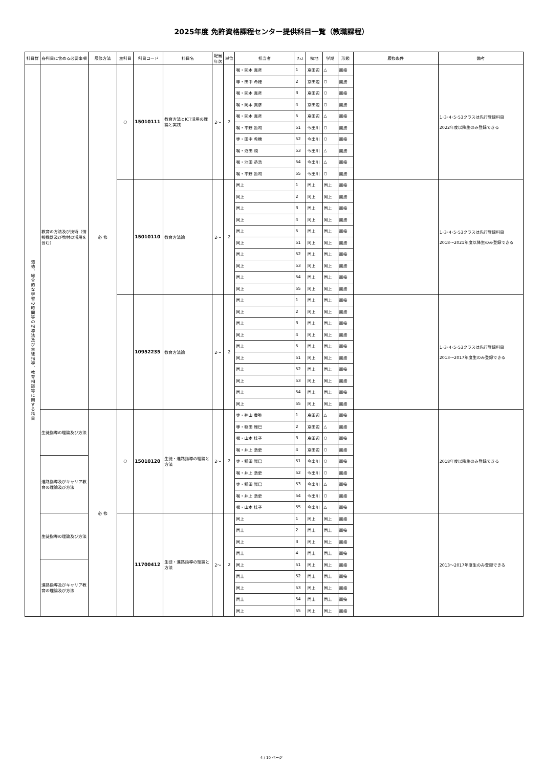2025年度 免許資格課程センター提供科目一覧（教職課程）
| 科目群 | 各科目に含める必要事項 | 履修方法 | 主科目 | 科目コード | 科目名 | 配当年次 | 単位 | 担当者 | ｸﾗｽ | 校地 | 学期 | 形態 | 履修条件 | 備考 |
| --- | --- | --- | --- | --- | --- | --- | --- | --- | --- | --- | --- | --- | --- | --- |
| 道徳、総合的な学習の時間等の指導法及び生徒指導、教育相談等に関する科目 | 教育の方法及び技術（情報機器及び教材の活用を含む） | 必 修 | ○ | 15010111 | 教育方法とICT活用の理論と実践 | 2～ | 2 | 嘱・岡本 真彦 | 1 | 京田辺 | △ | 面接 | | 1･3･4･5･53クラスは先行登録科目 2022年度以降生のみ登録できる |
| | | | | | | | | 専・田中 希穂 | 2 | 京田辺 | ○ | 面接 | | |
| | | | | | | | | 嘱・岡本 真彦 | 3 | 京田辺 | ○ | 面接 | | |
| | | | | | | | | 嘱・岡本 真彦 | 4 | 京田辺 | ○ | 面接 | | |
| | | | | | | | | 嘱・岡本 真彦 | 5 | 京田辺 | △ | 面接 | | |
| | | | | | | | | 嘱・平野 哲司 | 51 | 今出川 | ○ | 面接 | | |
| | | | | | | | | 専・田中 希穂 | 52 | 今出川 | ○ | 面接 | | |
| | | | | | | | | 嘱・沼田 潤 | 53 | 今出川 | △ | 面接 | | |
| | | | | | | | | 嘱・池田 恭浩 | 54 | 今出川 | △ | 面接 | | |
| | | | | | | | | 嘱・平野 哲司 | 55 | 今出川 | ○ | 面接 | | |
| | | | | 15010110 | 教育方法論 | 2～ | 2 | 同上 | 1 | 同上 | 同上 | 面接 | | 1･3･4･5･53クラスは先行登録科目 2018～2021年度以降生のみ登録できる |
| | | | | | | | | 同上 | 2 | 同上 | 同上 | 面接 | | |
| | | | | | | | | 同上 | 3 | 同上 | 同上 | 面接 | | |
| | | | | | | | | 同上 | 4 | 同上 | 同上 | 面接 | | |
| | | | | | | | | 同上 | 5 | 同上 | 同上 | 面接 | | |
| | | | | | | | | 同上 | 51 | 同上 | 同上 | 面接 | | |
| | | | | | | | | 同上 | 52 | 同上 | 同上 | 面接 | | |
| | | | | | | | | 同上 | 53 | 同上 | 同上 | 面接 | | |
| | | | | | | | | 同上 | 54 | 同上 | 同上 | 面接 | | |
| | | | | | | | | 同上 | 55 | 同上 | 同上 | 面接 | | |
| | | | | 10952235 | 教育方法論 | 2～ | 2 | 同上 | 1 | 同上 | 同上 | 面接 | | 1･3･4･5･53クラスは先行登録科目 2013～2017年度生のみ登録できる |
| | | | | | | | | 同上 | 2 | 同上 | 同上 | 面接 | | |
| | | | | | | | | 同上 | 3 | 同上 | 同上 | 面接 | | |
| | | | | | | | | 同上 | 4 | 同上 | 同上 | 面接 | | |
| | | | | | | | | 同上 | 5 | 同上 | 同上 | 面接 | | |
| | | | | | | | | 同上 | 51 | 同上 | 同上 | 面接 | | |
| | | | | | | | | 同上 | 52 | 同上 | 同上 | 面接 | | |
| | | | | | | | | 同上 | 53 | 同上 | 同上 | 面接 | | |
| | | | | | | | | 同上 | 54 | 同上 | 同上 | 面接 | | |
| | | | | | | | | 同上 | 55 | 同上 | 同上 | 面接 | | |
| | 生徒指導の理論及び方法 | 必 修 | ○ | 15010120 | 生徒・進路指導の理論と方法 | 2～ | 2 | 専・神山 貴弥 | 1 | 京田辺 | △ | 面接 | | 2018年度以降生のみ登録できる |
| | | | | | | | | 専・稲田 雅巳 | 2 | 京田辺 | △ | 面接 | | |
| | | | | | | | | 嘱・山本 桂子 | 3 | 京田辺 | ○ | 面接 | | |
| | | | | | | | | 嘱・井上 浩史 | 4 | 京田辺 | ○ | 面接 | | |
| | 進路指導及びキャリア教育の理論及び方法 | | | | | | | 専・稲田 雅巳 | 51 | 今出川 | ○ | 面接 | | |
| | | | | | | | | 嘱・井上 浩史 | 52 | 今出川 | ○ | 面接 | | |
| | | | | | | | | 専・稲田 雅巳 | 53 | 今出川 | △ | 面接 | | |
| | | | | | | | | 嘱・井上 浩史 | 54 | 今出川 | ○ | 面接 | | |
| | | | | | | | | 嘱・山本 桂子 | 55 | 今出川 | △ | 面接 | | |
| | 生徒指導の理論及び方法 | | | 11700412 | 生徒・進路指導の理論と方法 | 2～ | 2 | 同上 | 1 | 同上 | 同上 | 面接 | | 2013～2017年度生のみ登録できる |
| | | | | | | | | 同上 | 2 | 同上 | 同上 | 面接 | | |
| | | | | | | | | 同上 | 3 | 同上 | 同上 | 面接 | | |
| | | | | | | | | 同上 | 4 | 同上 | 同上 | 面接 | | |
| | 進路指導及びキャリア教育の理論及び方法 | | | | | | | 同上 | 51 | 同上 | 同上 | 面接 | | |
| | | | | | | | | 同上 | 52 | 同上 | 同上 | 面接 | | |
| | | | | | | | | 同上 | 53 | 同上 | 同上 | 面接 | | |
| | | | | | | | | 同上 | 54 | 同上 | 同上 | 面接 | | |
| | | | | | | | | 同上 | 55 | 同上 | 同上 | 面接 | | |
4 / 10 ページ